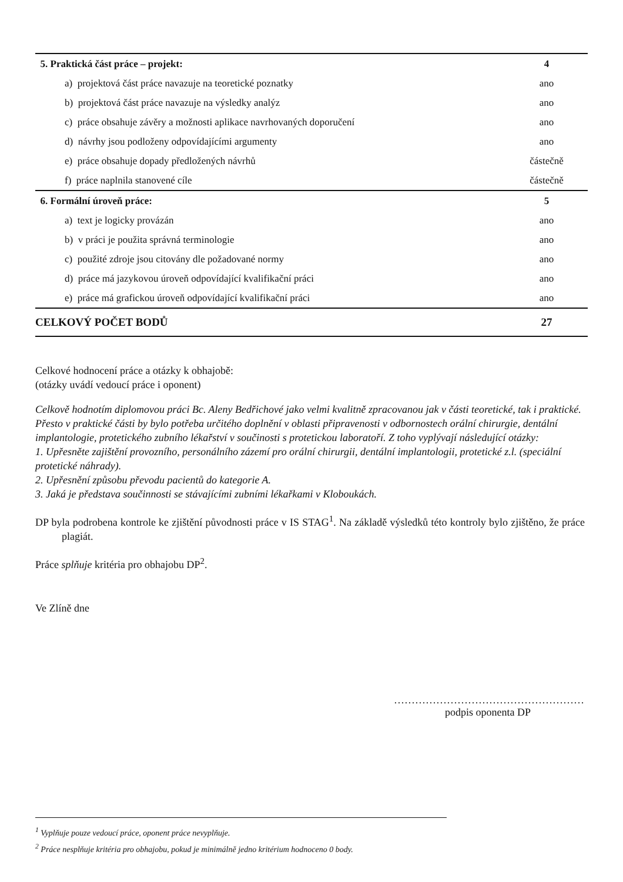| 5. Praktická část práce – projekt: | 4 |
| a) projektová část práce navazuje na teoretické poznatky | ano |
| b) projektová část práce navazuje na výsledky analýz | ano |
| c) práce obsahuje závěry a možnosti aplikace navrhovaných doporučení | ano |
| d) návrhy jsou podloženy odpovídajícími argumenty | ano |
| e) práce obsahuje dopady předložených návrhů | částečně |
| f) práce naplnila stanovené cíle | částečně |
| 6. Formální úroveň práce: | 5 |
| a) text je logicky provázán | ano |
| b) v práci je použita správná terminologie | ano |
| c) použité zdroje jsou citovány dle požadované normy | ano |
| d) práce má jazykovou úroveň odpovídající kvalifikační práci | ano |
| e) práce má grafickou úroveň odpovídající kvalifikační práci | ano |
| CELKOVÝ POČET BODŮ | 27 |
Celkové hodnocení práce a otázky k obhajobě:
(otázky uvádí vedoucí práce i oponent)
Celkově hodnotím diplomovou práci Bc. Aleny Bedřichové jako velmi kvalitně zpracovanou jak v části teoretické, tak i praktické. Přesto v praktické části by bylo potřeba určitého doplnění v oblasti připravenosti v odbornostech orální chirurgie, dentální implantologie, protetického zubního lékařství v součinosti s protetickou laboratoří. Z toho vyplývají následující otázky:
1. Upřesněte zajištění provozního, personálního zázemí pro orální chirurgii, dentální implantologii, protetické z.l. (speciální protetické náhrady).
2. Upřesnění způsobu převodu pacientů do kategorie A.
3. Jaká je představa součinnosti se stávajícími zubními lékařkami v Kloboukách.
DP byla podrobena kontrole ke zjištění původnosti práce v IS STAG<sup>1</sup>. Na základě výsledků této kontroly bylo zjištěno, že práce plagiát.
Práce splňuje kritéria pro obhajobu DP<sup>2</sup>.
Ve Zlíně dne
………………………………………………
podpis oponenta DP
<sup>1</sup> Vyplňuje pouze vedoucí práce, oponent práce nevyplňuje.
<sup>2</sup> Práce nesplňuje kritéria pro obhajobu, pokud je minimálně jedno kritérium hodnoceno 0 body.